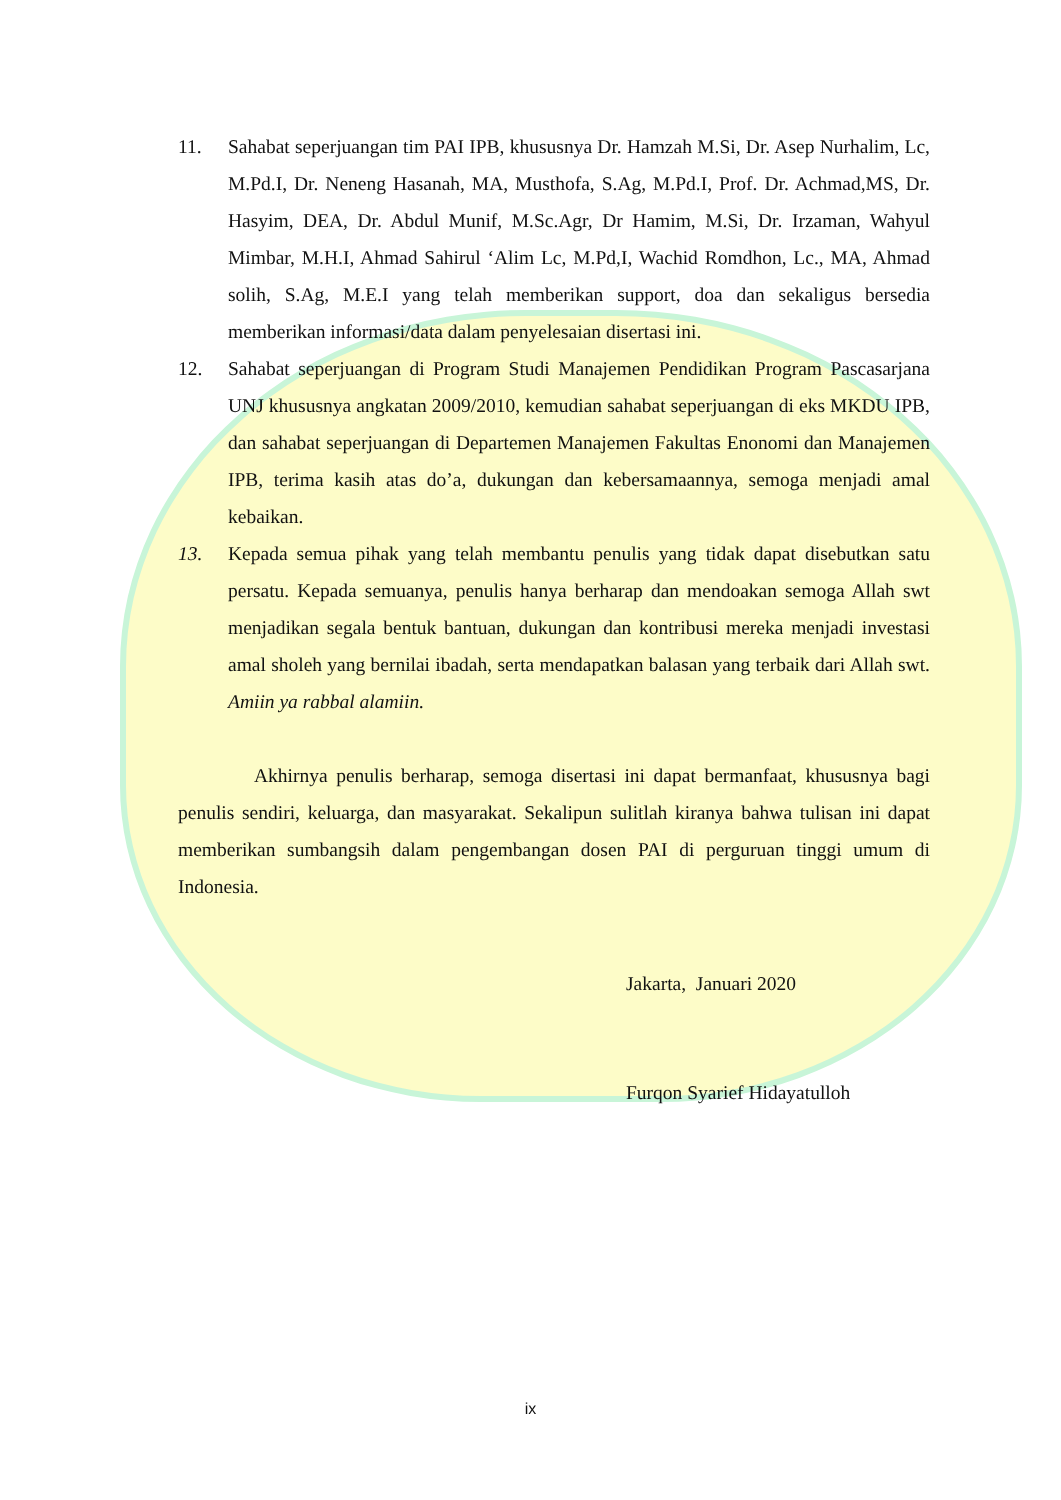11. Sahabat seperjuangan tim PAI IPB, khususnya Dr. Hamzah M.Si, Dr. Asep Nurhalim, Lc, M.Pd.I, Dr. Neneng Hasanah, MA, Musthofa, S.Ag, M.Pd.I, Prof. Dr. Achmad,MS, Dr. Hasyim, DEA, Dr. Abdul Munif, M.Sc.Agr, Dr Hamim, M.Si, Dr. Irzaman, Wahyul Mimbar, M.H.I, Ahmad Sahirul ‘Alim Lc, M.Pd,I, Wachid Romdhon, Lc., MA, Ahmad solih, S.Ag, M.E.I yang telah memberikan support, doa dan sekaligus bersedia memberikan informasi/data dalam penyelesaian disertasi ini.
12. Sahabat seperjuangan di Program Studi Manajemen Pendidikan Program Pascasarjana UNJ khususnya angkatan 2009/2010, kemudian sahabat seperjuangan di eks MKDU IPB, dan sahabat seperjuangan di Departemen Manajemen Fakultas Enonomi dan Manajemen IPB, terima kasih atas do’a, dukungan dan kebersamaannya, semoga menjadi amal kebaikan.
13. Kepada semua pihak yang telah membantu penulis yang tidak dapat disebutkan satu persatu. Kepada semuanya, penulis hanya berharap dan mendoakan semoga Allah swt menjadikan segala bentuk bantuan, dukungan dan kontribusi mereka menjadi investasi amal sholeh yang bernilai ibadah, serta mendapatkan balasan yang terbaik dari Allah swt. Amiin ya rabbal alamiin.
Akhirnya penulis berharap, semoga disertasi ini dapat bermanfaat, khususnya bagi penulis sendiri, keluarga, dan masyarakat. Sekalipun sulitlah kiranya bahwa tulisan ini dapat memberikan sumbangsih dalam pengembangan dosen PAI di perguruan tinggi umum di Indonesia.
Jakarta, Januari 2020
Furqon Syarief Hidayatulloh
ix